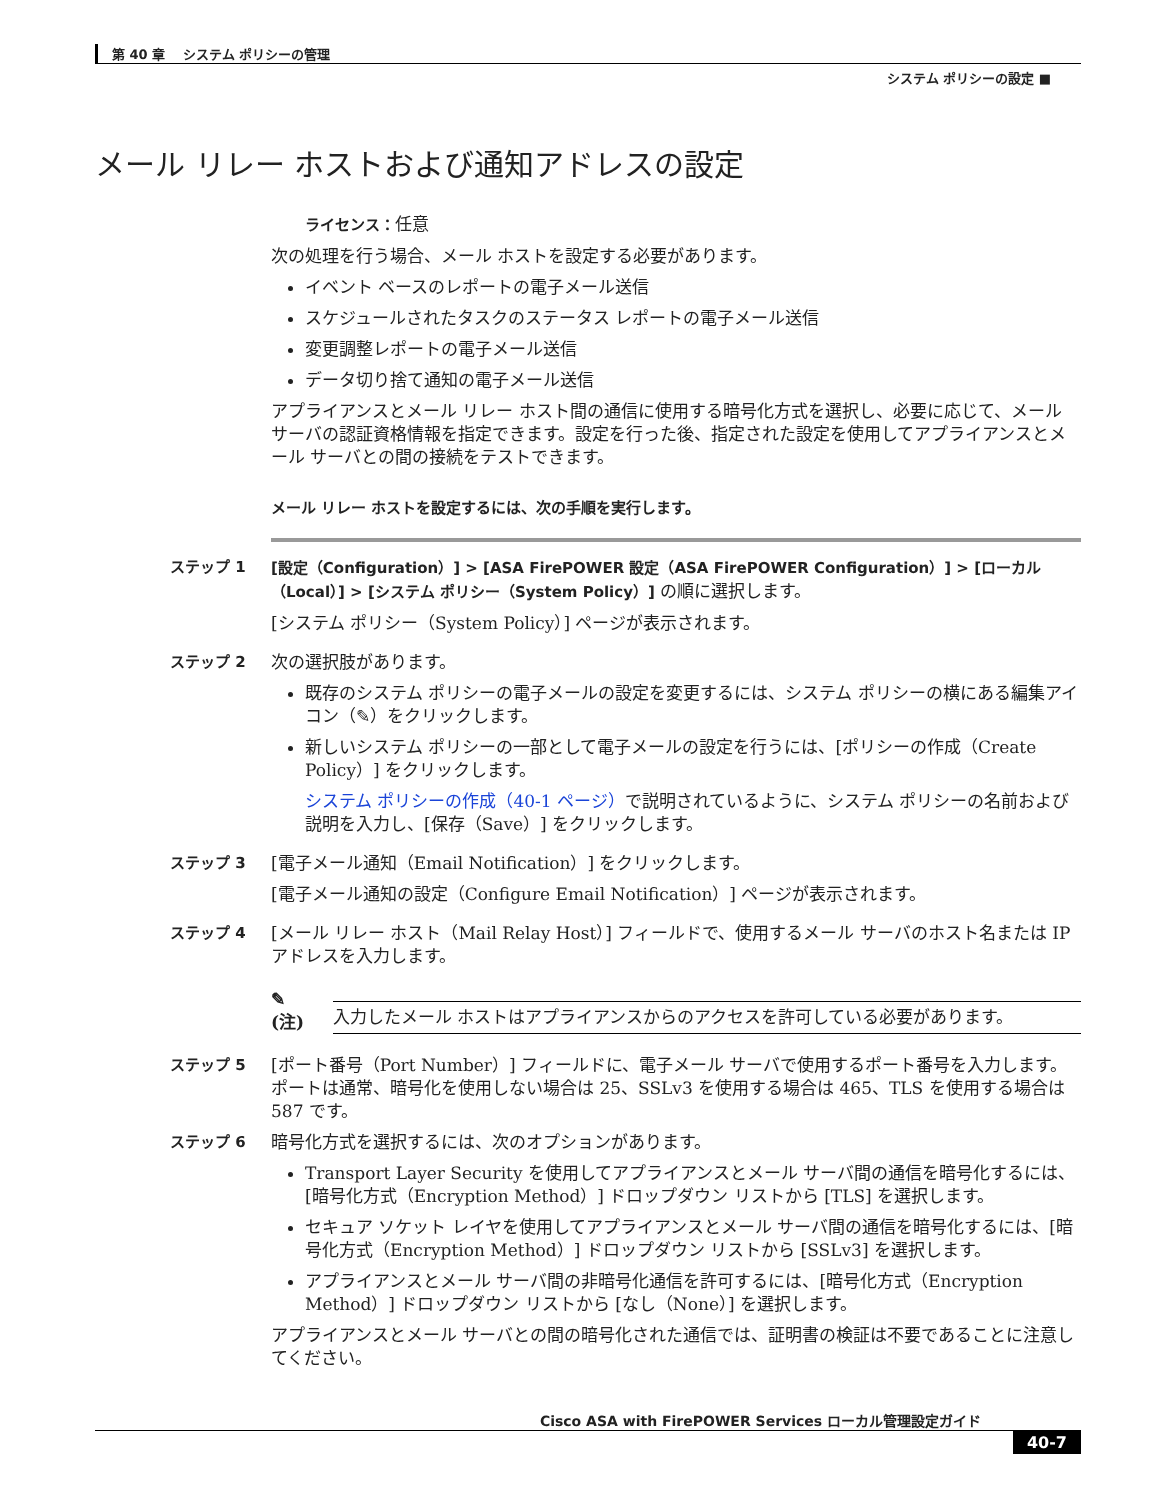第 40 章　 システム ポリシーの管理
システム ポリシーの設定 ■
メール リレー ホストおよび通知アドレスの設定
ライセンス：任意
次の処理を行う場合、メール ホストを設定する必要があります。
イベント ベースのレポートの電子メール送信
スケジュールされたタスクのステータス レポートの電子メール送信
変更調整レポートの電子メール送信
データ切り捨て通知の電子メール送信
アプライアンスとメール リレー ホスト間の通信に使用する暗号化方式を選択し、必要に応じて、メール サーバの認証資格情報を指定できます。設定を行った後、指定された設定を使用してアプライアンスとメール サーバとの間の接続をテストできます。
メール リレー ホストを設定するには、次の手順を実行します。
ステップ 1 [設定（Configuration）] > [ASA FirePOWER 設定（ASA FirePOWER Configuration）] > [ローカル（Local）] > [システム ポリシー（System Policy）] の順に選択します。
[システム ポリシー（System Policy）] ページが表示されます。
ステップ 2 次の選択肢があります。
既存のシステム ポリシーの電子メールの設定を変更するには、システム ポリシーの横にある編集アイコン（✎）をクリックします。
新しいシステム ポリシーの一部として電子メールの設定を行うには、[ポリシーの作成（Create Policy）] をクリックします。
システム ポリシーの作成（40-1 ページ）で説明されているように、システム ポリシーの名前および説明を入力し、[保存（Save）] をクリックします。
ステップ 3 [電子メール通知（Email Notification）] をクリックします。
[電子メール通知の設定（Configure Email Notification）] ページが表示されます。
ステップ 4 [メール リレー ホスト（Mail Relay Host）] フィールドで、使用するメール サーバのホスト名または IP アドレスを入力します。
✎
(注)
入力したメール ホストはアプライアンスからのアクセスを許可している必要があります。
ステップ 5 [ポート番号（Port Number）] フィールドに、電子メール サーバで使用するポート番号を入力します。ポートは通常、暗号化を使用しない場合は 25、SSLv3 を使用する場合は 465、TLS を使用する場合は 587 です。
ステップ 6 暗号化方式を選択するには、次のオプションがあります。
Transport Layer Security を使用してアプライアンスとメール サーバ間の通信を暗号化するには、[暗号化方式（Encryption Method）] ドロップダウン リストから [TLS] を選択します。
セキュア ソケット レイヤを使用してアプライアンスとメール サーバ間の通信を暗号化するには、[暗号化方式（Encryption Method）] ドロップダウン リストから [SSLv3] を選択します。
アプライアンスとメール サーバ間の非暗号化通信を許可するには、[暗号化方式（Encryption Method）] ドロップダウン リストから [なし（None）] を選択します。
アプライアンスとメール サーバとの間の暗号化された通信では、証明書の検証は不要であることに注意してください。
Cisco ASA with FirePOWER Services ローカル管理設定ガイド
40-7